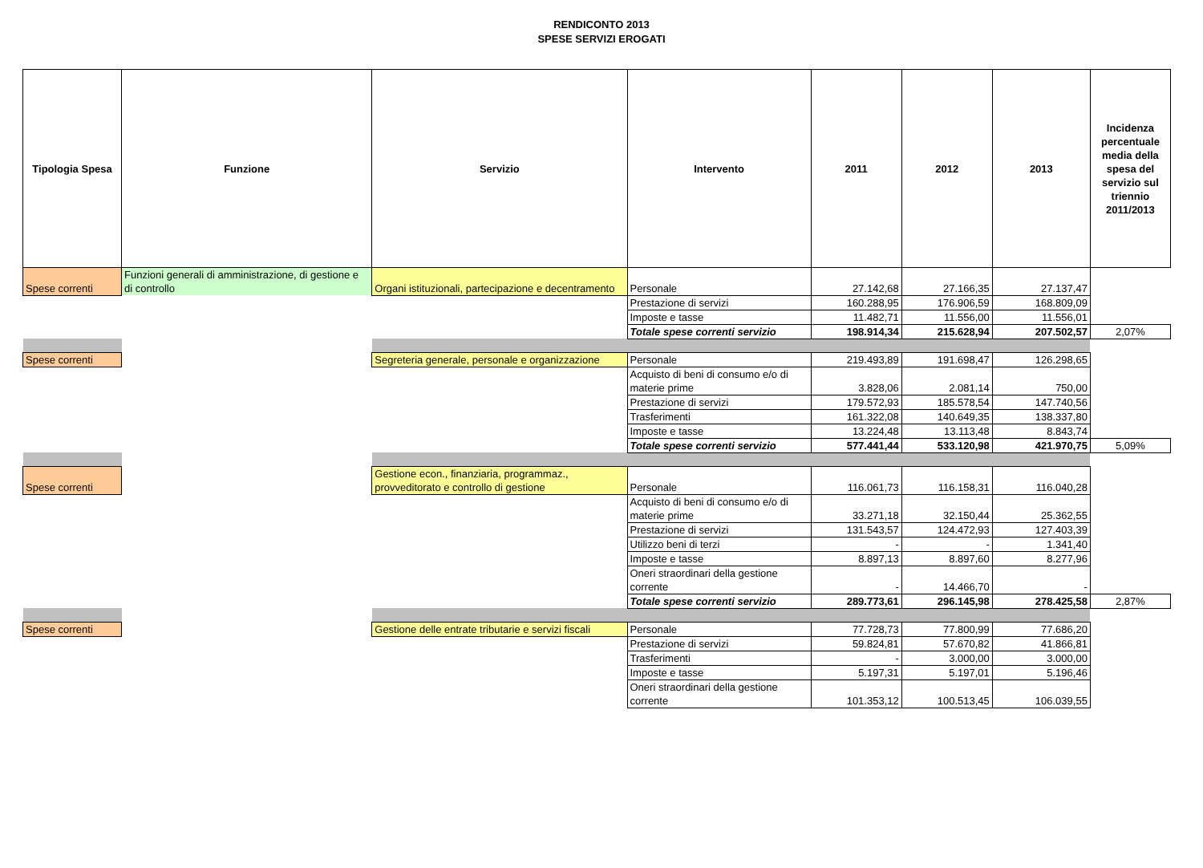RENDICONTO 2013
SPESE SERVIZI EROGATI
| Tipologia Spesa | Funzione | Servizio | Intervento | 2011 | 2012 | 2013 | Incidenza percentuale media della spesa del servizio sul triennio 2011/2013 |
| --- | --- | --- | --- | --- | --- | --- | --- |
| Spese correnti | Funzioni generali di amministrazione, di gestione e di controllo | Organi istituzionali, partecipazione e decentramento | Personale | 27.142,68 | 27.166,35 | 27.137,47 | |
| | | | Prestazione di servizi | 160.288,95 | 176.906,59 | 168.809,09 | |
| | | | Imposte e tasse | 11.482,71 | 11.556,00 | 11.556,01 | |
| | | | Totale spese correnti servizio | 198.914,34 | 215.628,94 | 207.502,57 | 2,07% |
| Spese correnti | | Segreteria generale, personale e organizzazione | Personale | 219.493,89 | 191.698,47 | 126.298,65 | |
| | | | Acquisto di beni di consumo e/o di materie prime | 3.828,06 | 2.081,14 | 750,00 | |
| | | | Prestazione di servizi | 179.572,93 | 185.578,54 | 147.740,56 | |
| | | | Trasferimenti | 161.322,08 | 140.649,35 | 138.337,80 | |
| | | | Imposte e tasse | 13.224,48 | 13.113,48 | 8.843,74 | |
| | | | Totale spese correnti servizio | 577.441,44 | 533.120,98 | 421.970,75 | 5,09% |
| Spese correnti | | Gestione econ., finanziaria, programmaz., provveditorato e controllo di gestione | Personale | 116.061,73 | 116.158,31 | 116.040,28 | |
| | | | Acquisto di beni di consumo e/o di materie prime | 33.271,18 | 32.150,44 | 25.362,55 | |
| | | | Prestazione di servizi | 131.543,57 | 124.472,93 | 127.403,39 | |
| | | | Utilizzo beni di terzi | - | - | 1.341,40 | |
| | | | Imposte e tasse | 8.897,13 | 8.897,60 | 8.277,96 | |
| | | | Oneri straordinari della gestione corrente | - | 14.466,70 | - | |
| | | | Totale spese correnti servizio | 289.773,61 | 296.145,98 | 278.425,58 | 2,87% |
| Spese correnti | | Gestione delle entrate tributarie e servizi fiscali | Personale | 77.728,73 | 77.800,99 | 77.686,20 | |
| | | | Prestazione di servizi | 59.824,81 | 57.670,82 | 41.866,81 | |
| | | | Trasferimenti | - | 3.000,00 | 3.000,00 | |
| | | | Imposte e tasse | 5.197,31 | 5.197,01 | 5.196,46 | |
| | | | Oneri straordinari della gestione corrente | 101.353,12 | 100.513,45 | 106.039,55 | |